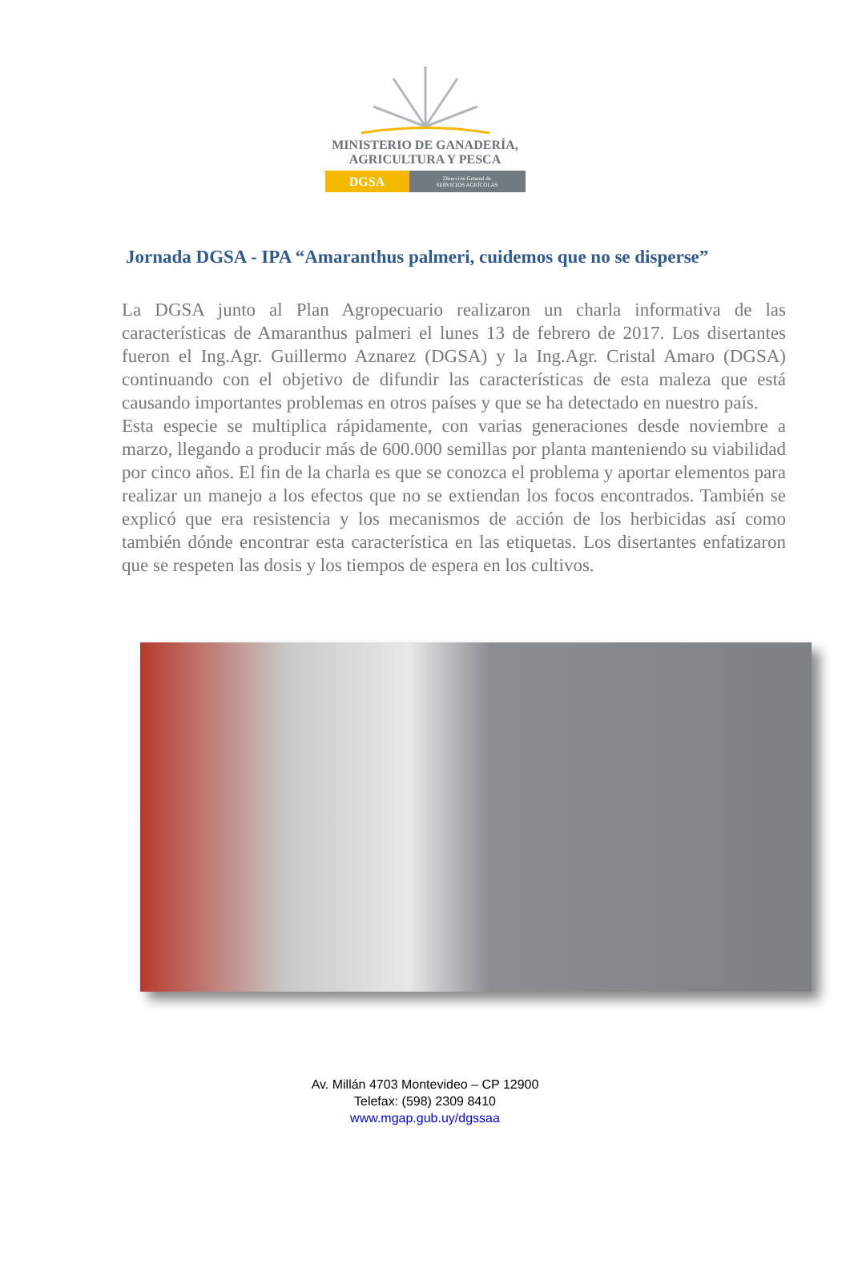MINISTERIO DE GANADERÍA,
AGRICULTURA Y PESCA
DGSA
Dirección General de
SERVICIOS AGRÍCOLAS
Jornada DGSA - IPA “Amaranthus palmeri, cuidemos que no se disperse”
La DGSA junto al Plan Agropecuario realizaron un charla informativa de las características de Amaranthus palmeri el lunes 13 de febrero de 2017. Los disertantes fueron el Ing.Agr. Guillermo Aznarez (DGSA) y la Ing.Agr. Cristal Amaro (DGSA) continuando con el objetivo de difundir las características de esta maleza que está causando importantes problemas en otros países y que se ha detectado en nuestro país.
Esta especie se multiplica rápidamente, con varias generaciones desde noviembre a marzo, llegando a producir más de 600.000 semillas por planta manteniendo su viabilidad por cinco años. El fin de la charla es que se conozca el problema y aportar elementos para realizar un manejo a los efectos que no se extiendan los focos encontrados. También se explicó que era resistencia y los mecanismos de acción de los herbicidas así como también dónde encontrar esta característica en las etiquetas. Los disertantes enfatizaron que se respeten las dosis y los tiempos de espera en los cultivos.
Av. Millán 4703 Montevideo – CP 12900
Telefax: (598) 2309 8410
www.mgap.gub.uy/dgssaa